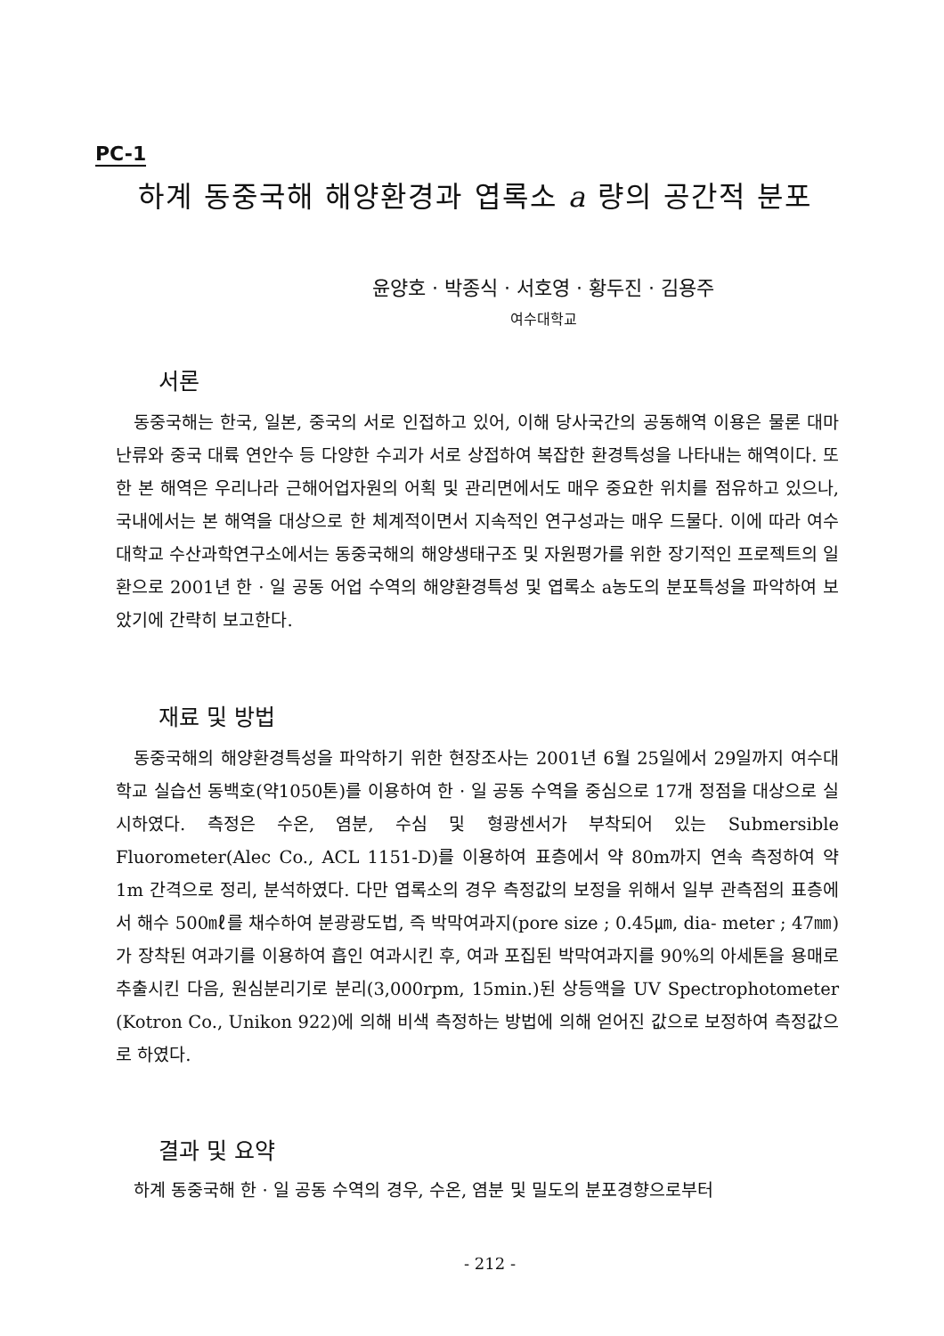PC-1
하계 동중국해 해양환경과 엽록소 a 량의 공간적 분포
윤양호 · 박종식 · 서호영 · 황두진 · 김용주
여수대학교
서론
동중국해는 한국, 일본, 중국의 서로 인접하고 있어, 이해 당사국간의 공동해역 이용은 물론 대마난류와 중국 대륙 연안수 등 다양한 수괴가 서로 상접하여 복잡한 환경특성을 나타내는 해역이다. 또한 본 해역은 우리나라 근해어업자원의 어획 및 관리면에서도 매우 중요한 위치를 점유하고 있으나, 국내에서는 본 해역을 대상으로 한 체계적이면서 지속적인 연구성과는 매우 드물다. 이에 따라 여수대학교 수산과학연구소에서는 동중국해의 해양생태구조 및 자원평가를 위한 장기적인 프로젝트의 일환으로 2001년 한 · 일 공동 어업 수역의 해양환경특성 및 엽록소 a농도의 분포특성을 파악하여 보았기에 간략히 보고한다.
재료 및 방법
동중국해의 해양환경특성을 파악하기 위한 현장조사는 2001년 6월 25일에서 29일까지 여수대학교 실습선 동백호(약1050톤)를 이용하여 한 · 일 공동 수역을 중심으로 17개 정점을 대상으로 실시하였다. 측정은 수온, 염분, 수심 및 형광센서가 부착되어 있는 Submersible Fluorometer(Alec Co., ACL 1151-D)를 이용하여 표층에서 약 80m까지 연속 측정하여 약 1m 간격으로 정리, 분석하였다. 다만 엽록소의 경우 측정값의 보정을 위해서 일부 관측점의 표층에서 해수 500㎖를 채수하여 분광광도법, 즉 박막여과지(pore size ; 0.45㎛, dia- meter ; 47㎜)가 장착된 여과기를 이용하여 흡인 여과시킨 후, 여과 포집된 박막여과지를 90%의 아세톤을 용매로 추출시킨 다음, 원심분리기로 분리(3,000rpm, 15min.)된 상등액을 UV Spectrophotometer (Kotron Co., Unikon 922)에 의해 비색 측정하는 방법에 의해 얻어진 값으로 보정하여 측정값으로 하였다.
결과 및 요약
하계 동중국해 한 · 일 공동 수역의 경우, 수온, 염분 및 밀도의 분포경향으로부터
- 212 -